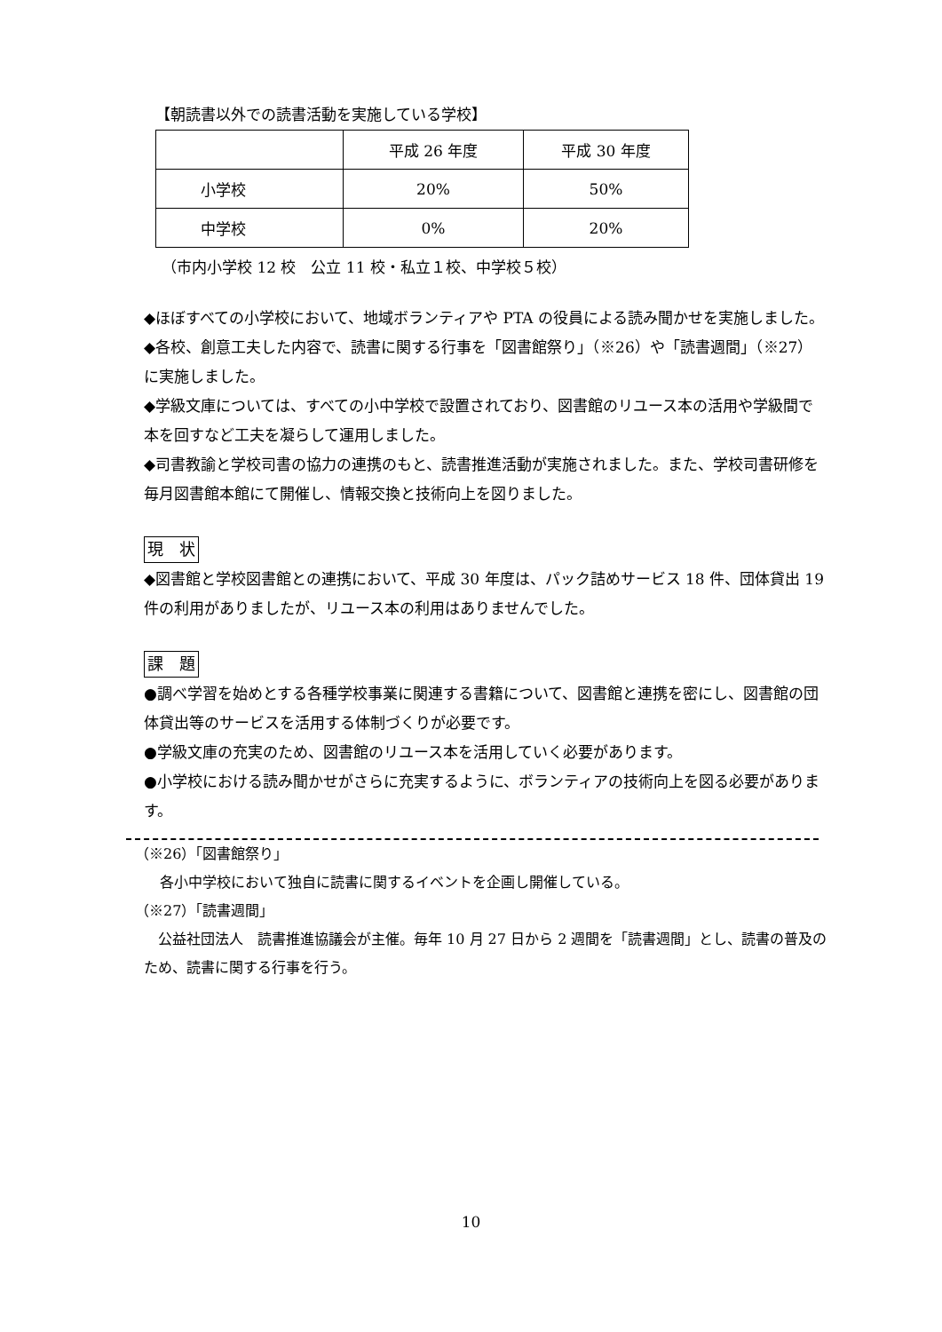【朝読書以外での読書活動を実施している学校】
| | 平成 26 年度 | 平成 30 年度 |
| 小学校 | 20% | 50% |
| 中学校 | 0% | 20% |
（市内小学校 12 校　公立 11 校・私立１校、中学校５校）
◆ほぼすべての小学校において、地域ボランティアや PTA の役員による読み聞かせを実施しました。
◆各校、創意工夫した内容で、読書に関する行事を「図書館祭り」（※26）や「読書週間」（※27）に実施しました。
◆学級文庫については、すべての小中学校で設置されており、図書館のリユース本の活用や学級間で本を回すなど工夫を凝らして運用しました。
◆司書教諭と学校司書の協力の連携のもと、読書推進活動が実施されました。また、学校司書研修を毎月図書館本館にて開催し、情報交換と技術向上を図りました。
現　状
◆図書館と学校図書館との連携において、平成 30 年度は、パック詰めサービス 18 件、団体貸出 19 件の利用がありましたが、リユース本の利用はありませんでした。
課　題
●調べ学習を始めとする各種学校事業に関連する書籍について、図書館と連携を密にし、図書館の団体貸出等のサービスを活用する体制づくりが必要です。
●学級文庫の充実のため、図書館のリユース本を活用していく必要があります。
●小学校における読み聞かせがさらに充実するように、ボランティアの技術向上を図る必要があります。
（※26）「図書館祭り」
各小中学校において独自に読書に関するイベントを企画し開催している。
（※27）「読書週間」
　公益社団法人　読書推進協議会が主催。毎年 10 月 27 日から 2 週間を「読書週間」とし、読書の普及のため、読書に関する行事を行う。
10